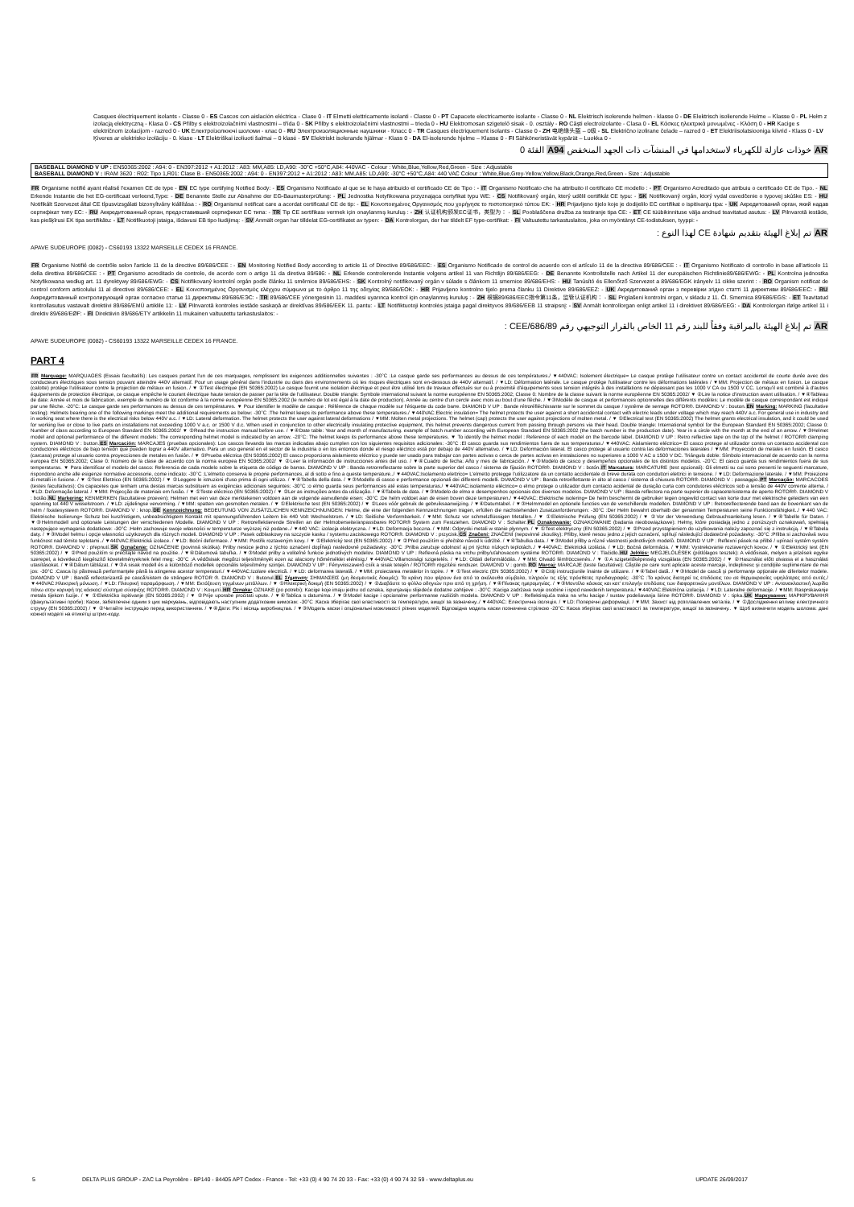Casques électriquement isolants - Classe 0 - ES Cascos con aislación eléctrica - Clase 0 - IT Elmetti elettricamente isolanti - Classe 0 - PT Capacete electricamente isolante - Classe 0 - NL Elektrisch isolerende helmen - klasse 0 - DE Elektrisch isolierende Helme – Klasse 0 - PL Hełm z izolacją elektryczną - Klasa 0 - CS Přilby s elektroizolačními vlastnostmi – třída 0 - SK Přilby s elektroizolačními vlastnostmi – trieda 0 - HU Elektromosan szigetelő sisak - 0. osztály - RO Căști electroizolante - Clasa 0 - EL Κάσκες ηλεκτρικά μονωμένες - Κλάση 0 - HR Kacige s električnom izolacijom - razred 0 - UK Електроізолюючі шоломи - клас 0 - RU Электроизоляционные наушники - Класс 0 - TR Casques électriquement isolants - Classe 0 - ZH 电绝缘头盔 – 0级 - SL Električno izolirane čelade – razred 0 - ET Elektriisolatsiooniga kiivrid - Klass 0 - LV Ķiveres ar elektrisko izolāciju - 0. klase - LT Elektriškai izoliuoti šalmai – 0 klasė - SV Elektriskt isolerande hjälmar - Klass 0 - DA El-isolerende hjelme – Klasse 0 - FI Sähköneristävät kypärät – Luokka 0 -
AR خوذات عازلة للكهرباء لاستخدامها في المنشآت ذات الجهد المنخفض A94 الفئة 0
| BASEBALL DIAMOND V UP : EN50365:2002 : A94: 0 - EN397:2012 + A1:2012 : A83: MM,A85: LD,A90: -30°C +50°C,A84: 440VAC - Colour : White,Blue,Yellow,Red,Green - Size : Adjustable |
| BASEBALL DIAMOND V : IRAM 3620 : R02: Tipo 1,R01: Clase B - EN50365:2002 : A94: 0 - EN397:2012 + A1:2012 : A83: MM,A85: LD,A90: -30°C +50°C,A84: 440 VAC Colour : White,Blue,Grey-Yellow,Yellow,Black,Orange,Red,Green - Size : Adjustable |
FR Organisme notifié ayant réalisé l'examen CE de type - EN EC type certifying Notified Body: - ES Organismo Notificado al que se le haya atribuido el certificado CE de Tipo : - IT Organismo Notificato che ha attribuito il certificato CE modello : - PT Organismo Acreditado que atribuiu o certificado CE de Tipo. - NL Erkende Instantie die het EG-certificaat verleend,Type: - DE Benannte Stelle zur Abnahme der EG-Baumusterprüfung: - PL Jednostka Notyfikowana przyznająca certyfikat typu WE: - CS Notifikovaný orgán, který udělil certifikát CE typu: - SK Notifikovaný orgán, ktorý vydal osvedčenie o typovej skúške ES: - HU Notifikált Szervezet által CE típusvizsgálati bizonyítvány kiállítása : - RO Organismul notificat care a acordat certificatul CE de tip: - EL Κοινοποιημένος Οργανισμός που χορήγησε το πιστοποιητικό τύπου ΕΚ: - HR Prijavljeno tijelo koje je dodijelilo EC certifikat o ispitivanju tipa: - UK Акредитований орган, який надав сертифікат типу ЕС: - RU Аккредитованный орган, предоставивший сертификат ЕС типа: - TR Tip CE sertifikası vermek için onaylanmış kuruluş : - ZH 认证机构颁发EC证书，类型为： - SL Pooblaščena družba za testiranje tipa CE: - ET CE tüübikinnituse välja andnud teavitatud asutus: - LV Pilnvarotā iestāde, kas piešķīrusi EK tipa sertifikātu: - LT Notifikuotoji įstaiga, išdavusi EB tipo liudijimą: - SV Anmält organ har tilldelat EG-certifikatet av typen: - DA Kontrolorgan, der har tildelt EF type-certifikat: - FI Valtuutettu tarkastuslaitos, joka on myöntänyt CE-todistuksen, tyyppi: -
AR تم إبلاغ الهيئة بتقديم شهادة CE لهذا النوع :
APAVE SUDEUROPE (0082) - CS60193 13322 MARSEILLE CEDEX 16 FRANCE.
FR Organisme Notifié de contrôle selon l'article 11 de la directive 89/686/CEE : - EN Monitoring Notified Body according to article 11 of Directive 89/686/EEC: - ES Organismo Notificado de control de acuerdo con el artículo 11 de la directiva 89/686/CEE : - IT Organismo Notificato di controllo in base all'articolo 11 della direttiva 89/686/CEE : - PT Organismo acreditado de controle, de acordo com o artigo 11 da diretiva 89/686: - NL Erkende controlerende Instantie volgens artikel 11 van Richtlijn 89/686/EEG: - DE Benannte Kontrollstelle nach Artikel 11 der europäischen Richtlinie89/686/EWG: - PL Kontrolna jednostka Notyfikowana według art. 11 dyrektywy 89/686/EWG: - CS Notifikovaný kontrolní orgán podle článku 11 směrnice 89/686/EHS: - SK Kontrolný notifikovaný orgán v súlade s článkom 11 smernice 89/686/EHS: - HU Tanúsító és Ellenőrző Szervezet a 89/686/EGK irányelv 11 cikke szerint : - RO Organism notificat de control conform articolului 11 al directivei 89/686/CEE: - EL Κοινοποιημένος Οργανισμός ελέγχου σύμφωνα με το άρθρο 11 της οδηγίας 89/686/ΕΟΚ: - HR Prijavljeno kontrolno tijelo prema članku 11 Direktive 89/686/EEZ: - UK Акредитований орган з перевірки згідно статті 11 директиви 89/686/ЕЕС: - RU Аккредитованный контролирующий орган согласно статье 11 директивы 89/686/ЕЭС: - TR 89/686/CEE yönergesinin 11. maddesi uyarınca kontrol için onaylanmış kuruluş : - ZH 根据89/686/EEC指令第11条，监管认证机构： - SL Priglašeni kontrolni organ, v skladu z 11. Čl. Smernica 89/686/EGS: - ET Teavitatud kontrollasutus vastavalt direktiivi 89/686/EMÜ artiklile 11: - LV Pilnvarotā kontroles iestāde saskaņā ar direktīvas 89/686/EEK 11. pantu: - LT Notifiktuotoji kontrolės įstaiga pagal direktyvos 89/686/EEB 11 straipsnį: - SV Anmält kontrollorgan enligt artikel 11 i direktivet 89/686/EEG: - DA Kontrolorgan ifølge artikel 11 i direktiv 89/686/EØF: - FI Direktiivin 89/686/ETY artikkelin 11 mukainen valtuutettu tarkastuslaitos: -
AR تم إبلاغ الهيئة بالمراقبة وفقاً للبند رقم 11 الخاص بالقرار التوجيهي رقم CEE/686/89 :
APAVE SUDEUROPE (0082) - CS60193 13322 MARSEILLE CEDEX 16 FRANCE.
PART 4
FR Marquage: MARQUAGES (Essais facultatifs): Les casques portant l'un de ces marquages, remplissent les exigences additionnelles suivantes : -30°C :Le casque garde ses performances au dessus de ces températures./ ▼440VAC: Isolement électrique= Le casque protège l'utilisateur contre un contact accidentel de courte durée avec des conducteurs électriques sous tension pouvant atteindre 440V alternatif. Pour un usage général dans l'industrie ou dans des environnements où les risques électriques sont en-dessous de 440V alternatif. / ▼LD: Déformation latérale. Le casque protège l'utilisateur contre les déformations latérales / ▼MM: Projection de métaux en fusion. Le casque (calotte) protège l'utilisateur contre la projection de métaux en fusion. / ▼ ①Test électrique (EN 50365:2002) Le casque fournit une isolation électrique et peut être utilisé lors de travaux effectués sur ou à proximité d'équipements sous tension intégrés à des installations ne dépassant pas les 1000 V CA ou 1500 V CC. Lorsqu'il est combiné à d'autres équipements de protection électrique, ce casque empêche le courant électrique haute tension de passer par la tête de l'utilisateur. Double triangle: Symbole international suivant la norme européenne EN 50365:2002; Classe 0: Nombre de la classe suivant la norme européenne EN 50365:2002/ ▼ ②Lire la notice d'instruction avant utilisation. / ▼④Tableau de date: Année et mois de fabrication. exemple de numéro de lot conforme à la norme européenne EN 50365:2002 (le numéro de lot est égal à la date de production). Année au centre d'un cercle avec mois au bout d'une flèche. / ▼③Modèle de casque et performances optionnelles des différents modèles: Le modèle de casque correspondant est indiqué par une flèche. -20°C: Le casque garde ses performances au dessus de ces températures. ▼ Pour identifier le modèle de casque : Référence de chaque modèle sur l'étiquette du code barre. DIAMOND V UP : Bande rétroréfléchissante sur le sommet du casque / système de serrage ROTOR®. DIAMOND V : bouton.EN Marking: MARKING (facultative testing): Helmets bearing one of the following markings meet the additional requirements as below: -30°C :The helmet keeps its performance above these temperatures./ ▼440VAC:Electric insulation= The helmet protects the user against a short accidental contact with electric leads under voltage which may reach 440V a.c. For general use in industry and in working seat where there is the electrical risks below 440V a.c. / ▼LD: Lateral deformation. The helmet protects the user against lateral deformations / ▼MM: Molten metal projections. The helmet (cap) protects the user against projections of molten metal. / ▼ ①Electrical test (EN 50365:2002) The helmet grants electrical insulation, and it could be used for working live or close to live parts on installations not exceeding 1000 V a.c. or 1500 V d.c. When used in conjunction to other electrically insulating protective equipment, this helmet prevents dangerous current from passing through persons via their head. Double triangle: International symbol for the European Standard EN 50365:2002; Classe 0: Number of class according to European Standard EN 50365:2002/ ▼ ②Read the instruction manual before use. / ▼④Date table: Year and month of manufacturing. example of batch number according with European Standard EN 50365:2002 (the batch number is the production date). Year in a circle with the month at the end of an arrow. / ▼③Helmet model and optional performance of the different models: The corresponding helmet model is indicated by an arrow. -20°C: The helmet keeps its performance above these temperatures. ▼ To identify the helmet model : Reference of each model on the barcode label. DIAMOND V UP : Retro reflective tape on the top of the helmet / ROTOR® clamping system. DIAMOND V : button.ES Marcación: MARCAJES (pruebas opcionales): Los cascos llevando las marcas indicadas abajo cumplen con los siguientes requisitos adicionales: -30°C :El casco guarda sus rendimientos fuera de sus temperaturas./ ▼440VAC: Aislamiento eléctrico= El casco protege al utilizador contra un contacto accidental con conductores eléctricos de bajo tensión que pueden lograr a 440V alternativo. Para un uso general en el sector de la industria o en los entornos donde el riesgo eléctrico está por debajo de 440V alternativo. / ▼LD: Deformación lateral. El casco protege al usuario contra las deformaciones laterales / ▼MM: Proyección de metales en fusión. El casco (carcasa) protege al usuario contra proyecciones de metales en fusión. / ▼ ①Prueba eléctrica (EN 50365:2002) El casco proporciona aislamiento eléctrico y puede ser usado para trabajar con partes activas o cerca de partes activas en instalaciones no superiores a 1000 V AC o 1500 V DC. Triángulo doble: Símbolo internacional de acuerdo con la norma europea EN 50365:2002; Clase 0: Número de la clase de acuerdo con la norma europea EN 50365:2002/ ▼ ②Leer la información de instrucciones antes del uso. / ▼④Cuadro de fecha: Año y mes de fabricación. / ▼③Modelo de casco y desempeños opcionales de los distintos modelos. -20°C: El casco guarda sus rendimientos fuera de sus temperaturas. ▼ Para identificar el modelo del casco: Referencia de cada modelo sobre la etiqueta de código de barras. DIAMOND V UP : Banda retrorreflectante sobre la parte superior del casco / sistema de fijación ROTOR®. DIAMOND V : botón.IT Marcatura: MARCATURE (test opzionali): Gli elmetti su cui sono presenti le seguenti marcature, rispondono anche alle esigenze normative accessorie, come indicato: -30°C :L'elmetto conserva le proprie performances, al di sotto e fino a queste temperature../ ▼440VAC:Isolamento elettrico= L'elmetto protegge l'utilizzatore da un contatto accidentale di breve durata con conduttori elettrici in tensione. / ▼LD: Deformazione laterale. / ▼MM: Proiezione di metalli in fusione. / ▼ ①Test Elettrico (EN 50365:2002) / ▼ ②Leggere le istruzioni d'uso prima di ogni utilizzo. / ▼④Tabella della data. / ▼③Modello di casco e performance opzionali dei differenti modelli. DIAMOND V UP : Banda retroriflettante in alto al casco / sistema di chiusura ROTOR®. DIAMOND V : passaggio.PT Marcação: MARCACOES (testes facultativos): Os capacetes que tenham uma destas marcas substituem as exigências adicionais seguintes: -30°C :o elmo guarda seus performances até estas temperaturas./ ▼440VAC:isolamento eléctrico= o elmo protege o utilizador dum contacto acidental de duração curta com condutores eléctricos sob a tensão de 440V corrente alterna. / ▼LD: Deformação lateral. / ▼MM: Projecção de materiais em fusão. / ▼ ①Teste eléctrico (EN 50365:2002) / ▼ ②Ler as instruções antes da utilização. / ▼④Tabela de data. / ▼③Modelo de elmo e desempenhos opcionais dos diversos modelos. DIAMOND V UP : Banda reflectora na parte superior do capacete/sistema de aperto ROTOR®. DIAMOND V : botão.NL Markering: KENMERKEN (facultatieve proeven): Helmen met een van deze merktekenen voldoen aan de volgende aanvullende eisen: -30°C :De helm voldoet aan de eisen boven deze temperaturen./ ▼440VAC: Elektrische isolering= De helm beschermt de gebruiker tegen ongewild contact van korte duur met elektrische geleiders van een spanning tot 440 V wisselstroom. / ▼LD: zijdelingse vervorming. / ▼MM: spatten van gesmolten metalen. / ▼ ①Elektrische test (EN 50365:2002) / ▼ ②Lees vóór gebruik de gebruiksaanwijzing. / ▼④Datumtabel. / ▼③Helmmodel en optionele functies van de verschillende modellen. DIAMOND V UP : Retroreflecterende band aan de bovenkant van de helm / fixatiesysteem ROTOR®. DIAMOND V : knop.DE Kennzeichnung: BEDEUTUNG VON ZUSÄTZLICHEN KENNZEICHNUNGEN: Helme, die eine der folgenden Kennzeichnungen tragen, erfüllen die nachstehenden Zusatzanforderungen: -30°C :Der Helm bewahrt oberhalb der genannten Temperaturen seine Funktionsfähigkeit../ ▼440 VAC: Elektrische Isolierung= Schutz bei kurzfristigem, unbeabsichtigtem Kontakt mit spannungsführenden Leitern bis 440 Volt Wechselstrom. / ▼LD: Seitliche Verformbarkeit. / ▼MM: Schutz vor schmelzflüssigen Metallen. / ▼ ①Elektrische Prüfung (EN 50365:2002) / ▼ ②Vor der Verwendung Gebrauchsanleitung lesen. / ▼④Tabelle für Daten. / ▼③Helmmodell und optionale Leistungen der verschiedenen Modelle. DIAMOND V UP : Retroreflektierende Streifen an der Helmoberseite/anpassbares ROTOR® System zum Festziehen. DIAMOND V : Schalter.PL Oznakowanie: OZNAKOWANIE (badania nieobowiązkowe): Hełmy, które posiadają jedno z poniższych oznakowań, spełniają następujące wymagania dodatkowe: -30°C :Hełm zachowuje swoje własności w temperaturze wyższej niż podane../ ▼440 VAC: izolacja elektryczna. / ▼LD: Deformacja boczna. / ▼MM: Odpryski metali w stanie płynnym. / ▼ ①Test elektryczny (EN 50365:2002) / ▼ ②Przed przystąpieniem do użytkowania należy zapoznać się z instrukcją. / ▼④Tabela daty. / ▼③Model hełmu i opcje własności użytkowych dla różnych modeli. DIAMOND V UP : Pasek odblaskowy na szczycie kasku / systemu zaciskowego ROTOR®. DIAMOND V : przycisk.CS Značení: ZNAČENÍ (nepovinné zkoušky): Přilby, které nesou jedno z jejich označení, splňují následující dodatečné požadavky: -30°C :Přilba si zachovává svou funkčnost nad těmito teplotami../ ▼440VAC:Elektrická izolace. / ▼LD: Boční deformace. / ▼MM: Postřik roztaveným kovy. / ▼ ①Elektrický test (EN 50365:2002) / ▼ ②Před použitím si přečtěte návod k údržbě. / ▼④Tabulka data. / ▼③Model přilby a různé vlastnosti jednotlivých modelů. DIAMOND V UP : Reflexní pásek na přilbě / upínací systém systém ROTOR®. DIAMOND V : přepnutí.SK Označenie: OZNAČENIE (povinná skúška): Prilby nesúce jedno z týchto označení dopĺňajú nasledovné požiadavky: -30°C :Prilba zaručuje odolnosť aj pri týchto nízkych teplotách../ ▼440VAC: Elektrická izolácia. / ▼LD: Bočná deformácia. / ▼MM: Vystrekovanie roztavených kovov. / ▼ ①Elektrický test (EN 50365:2002) / ▼ ②Pred použitím si prečítajte návod na použitie. / ▼④Dátumová tabuľka. / ▼③Model prilby a voliteľné funkcie jednotlivých modelov. DIAMOND V UP : Reflexná páska na vrchu prilby/uťahovacom systéme ROTOR®. DIAMOND V : Tlačidlo.HU Jelölés: MEGJELÖLÉSEK (pótlólagos tesztek): A védősisak, melyen a jelzések egyike szerepel, a következő kiegészítő követelményeknek felel meg: -30°C :A védősisak megőrzi teljesítményét ezen az alacsony hőmérséklet elérésig./ ▼440VAC:Villamossági szigetelés. / ▼LD: Oldali deformálódás. / ▼MM: Olvadó fémfröccsenés. / ▼ ①A szigetelőképesség vizsgálata (EN 50365:2002) / ▼ ②Használat előtt olvassa el a használati utasításokat. / ▼④Dátum táblázat. / ▼③A sisak modell és a különböző modellek opcionális teljesítmény szintjei. DIAMOND V UP : Fényvisszaverő csík a sisak tetején / ROTOR® rögzítési rendszer. DIAMOND V : gomb.RO Marcaj: MARCAJE (teste facultative): Căştile pe care sunt aplicate aceste marcaje, îndeplinesc şi condiţiile suplimentare de mai jos: -30°C :Casca îşi păstrează performanţele până la atingerea acestor temperaturi./ ▼440VAC:Izolare electrică. / ▼LD: deformarea laterală. / ▼MM: proiectarea metalelor în topire. / ▼ ①Test electric (EN 50365:2002) / ▼ ②Citiţi instrucţiunile înainte de utilizare. / ▼④Tabel dată. / ▼③Model de cască şi performanţe opţionale ale diferitelor modele. DIAMOND V UP : Bandă reflectorizantă pe cască/sistem de strângere ROTOR ®. DIAMOND V : Butonul.EL Σήμανση: ΣΗΜΑΝΣΕΙΣ (μη δεσμευτικές δοκιμές): Τα κράνη που φέρουν ένα από τα ακόλουθα σύμβολα, πληρούν τις εξής πρόσθετες προδιαγραφές: -30°C :Το κράνος διατηρεί τις επιδόσεις του σε θερμοκρασίες υψηλότερες από αυτές./ ▼440VAC:Ηλεκτρική μόνωση. / ▼LD: Πλευρική παραμόρφωση. / ▼MM: Εκτόξευση τηγμένων μετάλλων. / ▼ ①Ηλεκτρική δοκιμή (EN 50365:2002) / ▼ ②Διαβάστε το φύλλο οδηγιών πριν από τη χρήση. / ▼④Πίνακας ημερομηνίας. / ▼③Μοντέλο κάσκας και κατ' επιλογήν επιδόσεις των διαφορετικών μοντέλων. DIAMOND V UP : Αντανακλαστική λωρίδα πάνω στην κορυφή της κάσκας/ σύστημα σύσφιξης ROTOR®. DIAMOND V : Κουμπί.HR Oznaka: OZNAKE (po potrebi): Kacige koje imaju jednu od oznaka, ispunjavaju slijedeće dodatne zahtijeve : -30°C :Kaciga zadržava svoje osobine i ispod navedenih temperatura./ ▼440VAC:Električna izolacija. / ▼LD: Lateralne deformacije. / ▼MM: Rasprskavanje metala tijekom fuzije. / ▼ ①Električko ispitivanje (EN 50365:2002) / ▼ ②Prije uporabe pročitati upute. / ▼④Tablica s datumima. / ▼③Model kacige i opcionalne performanse različitih modela. DIAMOND V UP : Reflektirajuća traka na vrhu kacige / sustav podešavanja širine ROTOR®. DIAMOND V : tipka.UK Маркування: МАРКІРУВАННЯ (факультативні проби): Каски, забезпечені одним з цих маркувань, відповідають наступним додатковим вимогам: -30°C :Каска зберігає свої властивості за температури, вищої за зазначену../ ▼440VAC: Електрична ізоляція. / ▼LD: Поперечні деформації. / ▼MM: Захист від розплавлених металів. / ▼ ①Дослідження впливу електричного струму (EN 50365:2002) / ▼ ②Читайте інструкцію перед використанням. / ▼④Дати: Рік і місяць виробництва. / ▼③Модель каски і опціональні можливості різних моделей: Відповідна модель каски позначена стрілкою -20°C: Каска зберігає свої властивості за температури, вищої за зазначену.. ▼ Щоб визначити модель шолома: дані кожної моделі на етикетці штрих-коду.
5 DELTA PLUS GROUP - ZAC La Peyrolière - BP140 - 84405 APT Cedex - France - Tel: +33 (0) 4 90 74 20 33 - Fax: +33 (0) 4 90 74 32 59 - www.deltaplus.eu UPDATE 26/09/2017